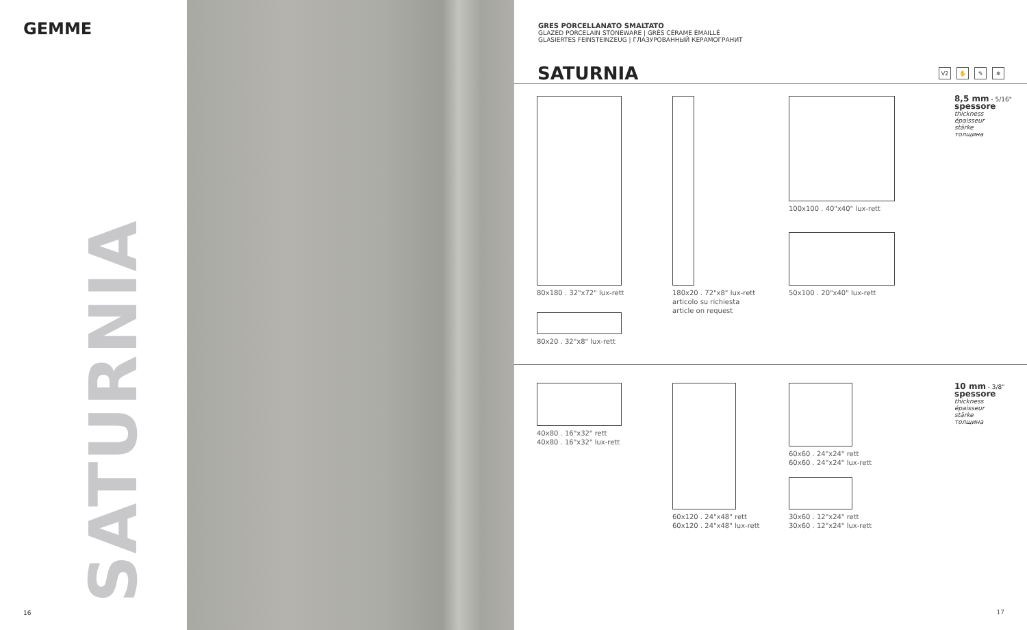GEMME
SATURNIA
16
GRES PORCELLANATO SMALTATO
GLAZED PORCELAIN STONEWARE | GRÈS CÉRAME ÉMAILLÉ
GLASIERTES FEINSTEINZEUG | ГЛАЗУРОВАННЫЙ КЕРАМОГРАНИТ
SATURNIA V2 ✋ ✎ ❄
80x180 . 32"x72" lux-rett
80x20 . 32"x8" lux-rett
180x20 . 72"x8" lux-rett
articolo su richiesta
article on request
100x100 . 40"x40" lux-rett
50x100 . 20"x40" lux-rett
8,5 mm - 5/16"
spessore
thickness
épaisseur
stärke
толщина
40x80 . 16"x32" rett
40x80 . 16"x32" lux-rett
60x120 . 24"x48" rett
60x120 . 24"x48" lux-rett
60x60 . 24"x24" rett
60x60 . 24"x24" lux-rett
30x60 . 12"x24" rett
30x60 . 12"x24" lux-rett
10 mm - 3/8"
spessore
thickness
épaisseur
stärke
толщина
17